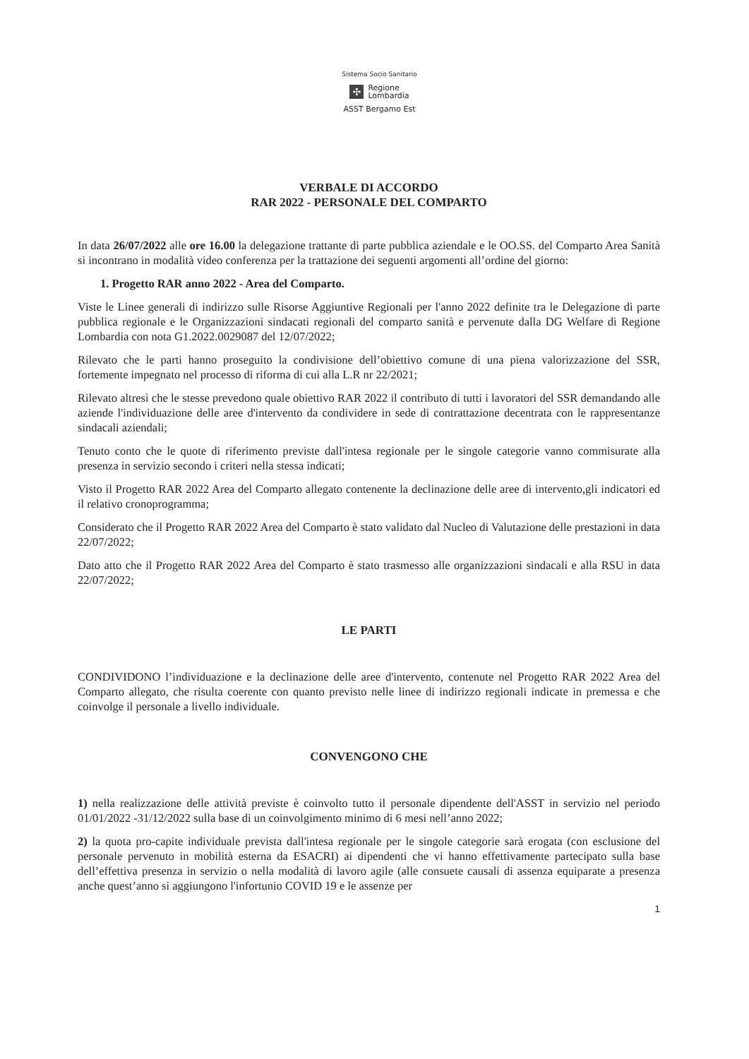Sistema Socio Sanitario
✣ Regione
Lombardia
ASST Bergamo Est
VERBALE DI ACCORDO
RAR 2022 - PERSONALE DEL COMPARTO
In data 26/07/2022 alle ore 16.00 la delegazione trattante di parte pubblica aziendale e le OO.SS. del Comparto Area Sanità si incontrano in modalità video conferenza per la trattazione dei seguenti argomenti all’ordine del giorno:
1. Progetto RAR anno 2022 - Area del Comparto.
Viste le Linee generali di indirizzo sulle Risorse Aggiuntive Regionali per l'anno 2022 definite tra le Delegazione di parte pubblica regionale e le Organizzazioni sindacati regionali del comparto sanità e pervenute dalla DG Welfare di Regione Lombardia con nota G1.2022.0029087 del 12/07/2022;
Rilevato che le parti hanno proseguito la condivisione dell’obiettivo comune di una piena valorizzazione del SSR, fortemente impegnato nel processo di riforma di cui alla L.R nr 22/2021;
Rilevato altresì che le stesse prevedono quale obiettivo RAR 2022 il contributo di tutti i lavoratori del SSR demandando alle aziende l'individuazione delle aree d'intervento da condividere in sede di contrattazione decentrata con le rappresentanze sindacali aziendali;
Tenuto conto che le quote di riferimento previste dall'intesa regionale per le singole categorie vanno commisurate alla presenza in servizio secondo i criteri nella stessa indicati;
Visto il Progetto RAR 2022 Area del Comparto allegato contenente la declinazione delle aree di intervento,gli indicatori ed il relativo cronoprogramma;
Considerato che il Progetto RAR 2022 Area del Comparto è stato validato dal Nucleo di Valutazione delle prestazioni in data 22/07/2022;
Dato atto che il Progetto RAR 2022 Area del Comparto è stato trasmesso alle organizzazioni sindacali e alla RSU in data 22/07/2022;
LE PARTI
CONDIVIDONO l’individuazione e la declinazione delle aree d'intervento, contenute nel Progetto RAR 2022 Area del Comparto allegato, che risulta coerente con quanto previsto nelle linee di indirizzo regionali indicate in premessa e che coinvolge il personale a livello individuale.
CONVENGONO CHE
1) nella realizzazione delle attività previste è coinvolto tutto il personale dipendente dell'ASST in servizio nel periodo 01/01/2022 -31/12/2022 sulla base di un coinvolgimento minimo di 6 mesi nell’anno 2022;
2) la quota pro-capite individuale prevista dall'intesa regionale per le singole categorie sarà erogata (con esclusione del personale pervenuto in mobilità esterna da ESACRI) ai dipendenti che vi hanno effettivamente partecipato sulla base dell’effettiva presenza in servizio o nella modalità di lavoro agile (alle consuete causali di assenza equiparate a presenza anche quest’anno si aggiungono l'infortunio COVID 19 e le assenze per
1